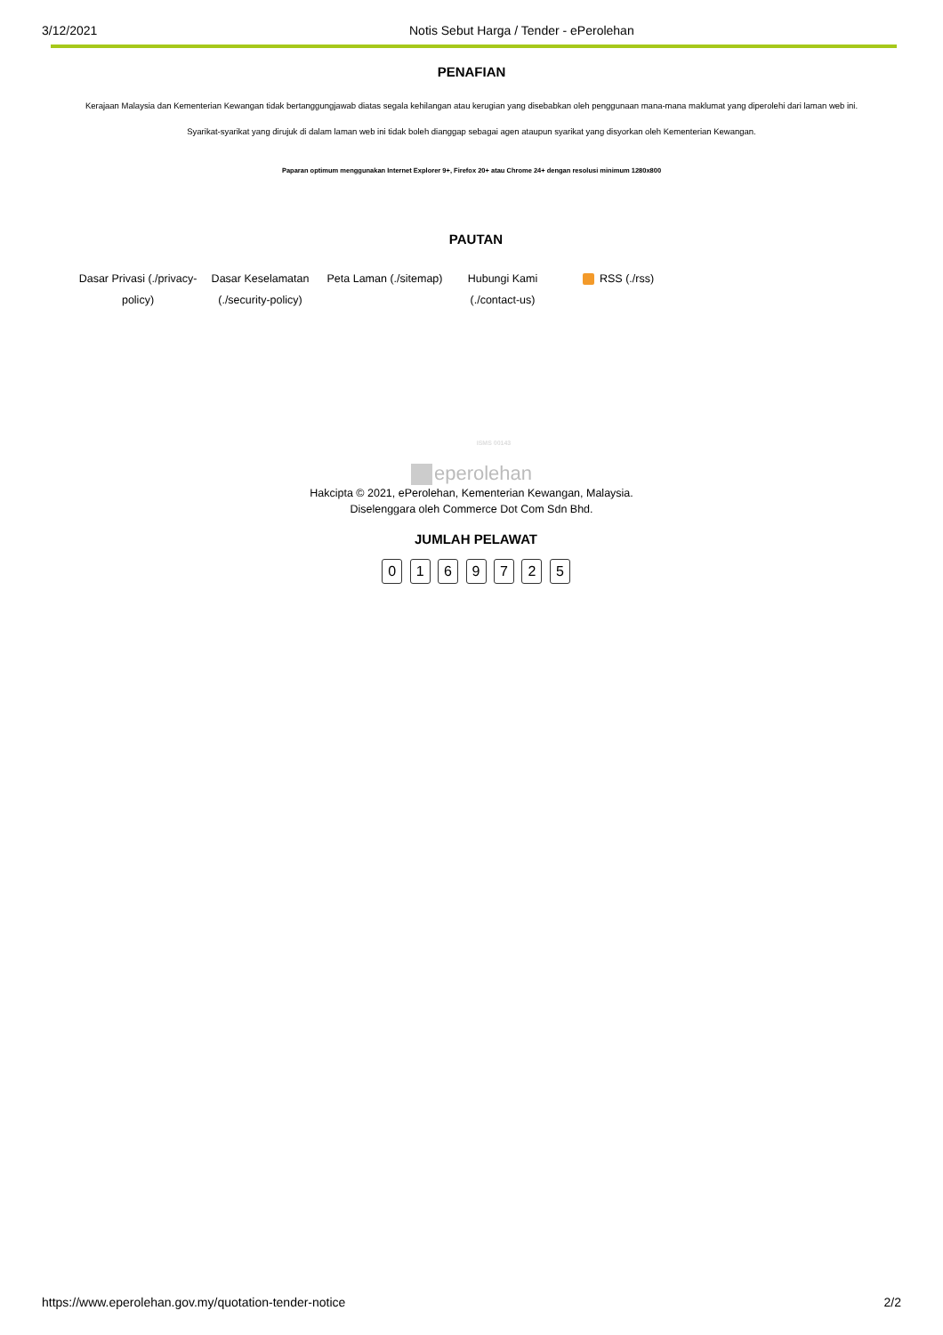3/12/2021 Notis Sebut Harga / Tender - ePerolehan
PENAFIAN
Kerajaan Malaysia dan Kementerian Kewangan tidak bertanggungjawab diatas segala kehilangan atau kerugian yang disebabkan oleh penggunaan mana-mana maklumat yang diperolehi dari laman web ini.
Syarikat-syarikat yang dirujuk di dalam laman web ini tidak boleh dianggap sebagai agen ataupun syarikat yang disyorkan oleh Kementerian Kewangan.
Paparan optimum menggunakan Internet Explorer 9+, Firefox 20+ atau Chrome 24+ dengan resolusi minimum 1280x800
PAUTAN
Dasar Privasi (./privacy-policy)
Dasar Keselamatan (./security-policy)
Peta Laman (./sitemap)
Hubungi Kami (./contact-us)
RSS (./rss)
ISMS 00143
eperolehan
Hakcipta © 2021, ePerolehan, Kementerian Kewangan, Malaysia.
Diselenggara oleh Commerce Dot Com Sdn Bhd.
JUMLAH PELAWAT
0 1 6 9 7 2 5
https://www.eperolehan.gov.my/quotation-tender-notice
2/2